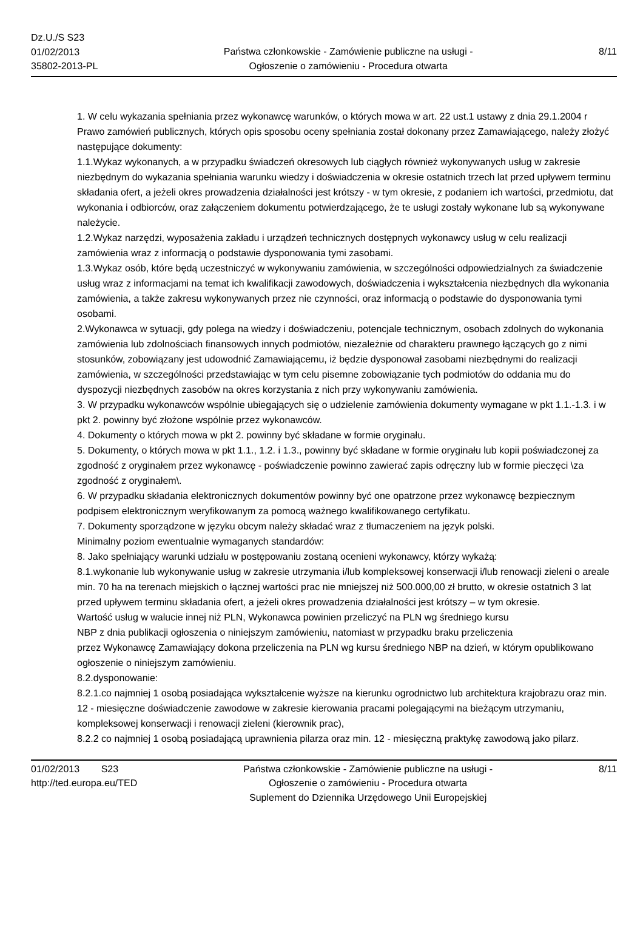Dz.U./S S23
01/02/2013
35802-2013-PL
Państwa członkowskie - Zamówienie publiczne na usługi - Ogłoszenie o zamówieniu - Procedura otwarta
8/11
1. W celu wykazania spełniania przez wykonawcę warunków, o których mowa w art. 22 ust.1 ustawy z dnia 29.1.2004 r Prawo zamówień publicznych, których opis sposobu oceny spełniania został dokonany przez Zamawiającego, należy złożyć następujące dokumenty:
1.1.Wykaz wykonanych, a w przypadku świadczeń okresowych lub ciągłych również wykonywanych usług w zakresie niezbędnym do wykazania spełniania warunku wiedzy i doświadczenia w okresie ostatnich trzech lat przed upływem terminu składania ofert, a jeżeli okres prowadzenia działalności jest krótszy - w tym okresie, z podaniem ich wartości, przedmiotu, dat wykonania i odbiorców, oraz załączeniem dokumentu potwierdzającego, że te usługi zostały wykonane lub są wykonywane należycie.
1.2.Wykaz narzędzi, wyposażenia zakładu i urządzeń technicznych dostępnych wykonawcy usług w celu realizacji zamówienia wraz z informacją o podstawie dysponowania tymi zasobami.
1.3.Wykaz osób, które będą uczestniczyć w wykonywaniu zamówienia, w szczególności odpowiedzialnych za świadczenie usług wraz z informacjami na temat ich kwalifikacji zawodowych, doświadczenia i wykształcenia niezbędnych dla wykonania zamówienia, a także zakresu wykonywanych przez nie czynności, oraz informacją o podstawie do dysponowania tymi osobami.
2.Wykonawca w sytuacji, gdy polega na wiedzy i doświadczeniu, potencjale technicznym, osobach zdolnych do wykonania zamówienia lub zdolnościach finansowych innych podmiotów, niezależnie od charakteru prawnego łączących go z nimi stosunków, zobowiązany jest udowodnić Zamawiającemu, iż będzie dysponował zasobami niezbędnymi do realizacji zamówienia, w szczególności przedstawiając w tym celu pisemne zobowiązanie tych podmiotów do oddania mu do dyspozycji niezbędnych zasobów na okres korzystania z nich przy wykonywaniu zamówienia.
3. W przypadku wykonawców wspólnie ubiegających się o udzielenie zamówienia dokumenty wymagane w pkt 1.1.-1.3. i w pkt 2. powinny być złożone wspólnie przez wykonawców.
4. Dokumenty o których mowa w pkt 2. powinny być składane w formie oryginału.
5. Dokumenty, o których mowa w pkt 1.1., 1.2. i 1.3., powinny być składane w formie oryginału lub kopii poświadczonej za zgodność z oryginałem przez wykonawcę - poświadczenie powinno zawierać zapis odręczny lub w formie pieczęci \za zgodność z oryginałem\.
6. W przypadku składania elektronicznych dokumentów powinny być one opatrzone przez wykonawcę bezpiecznym podpisem elektronicznym weryfikowanym za pomocą ważnego kwalifikowanego certyfikatu.
7. Dokumenty sporządzone w języku obcym należy składać wraz z tłumaczeniem na język polski.
Minimalny poziom ewentualnie wymaganych standardów:
8. Jako spełniający warunki udziału w postępowaniu zostaną ocenieni wykonawcy, którzy wykażą:
8.1.wykonanie lub wykonywanie usług w zakresie utrzymania i/lub kompleksowej konserwacji i/lub renowacji zieleni o areale min. 70 ha na terenach miejskich o łącznej wartości prac nie mniejszej niż 500.000,00 zł brutto, w okresie ostatnich 3 lat przed upływem terminu składania ofert, a jeżeli okres prowadzenia działalności jest krótszy – w tym okresie.
Wartość usług w walucie innej niż PLN, Wykonawca powinien przeliczyć na PLN wg średniego kursu
NBP z dnia publikacji ogłoszenia o niniejszym zamówieniu, natomiast w przypadku braku przeliczenia
przez Wykonawcę Zamawiający dokona przeliczenia na PLN wg kursu średniego NBP na dzień, w którym opublikowano ogłoszenie o niniejszym zamówieniu.
8.2.dysponowanie:
8.2.1.co najmniej 1 osobą posiadająca wykształcenie wyższe na kierunku ogrodnictwo lub architektura krajobrazu oraz min. 12 - miesięczne doświadczenie zawodowe w zakresie kierowania pracami polegającymi na bieżącym utrzymaniu, kompleksowej konserwacji i renowacji zieleni (kierownik prac),
8.2.2 co najmniej 1 osobą posiadającą uprawnienia pilarza oraz min. 12 - miesięczną praktykę zawodową jako pilarz.
01/02/2013 S23
http://ted.europa.eu/TED
Państwa członkowskie - Zamówienie publiczne na usługi - Ogłoszenie o zamówieniu - Procedura otwarta
Suplement do Dziennika Urzędowego Unii Europejskiej
8/11